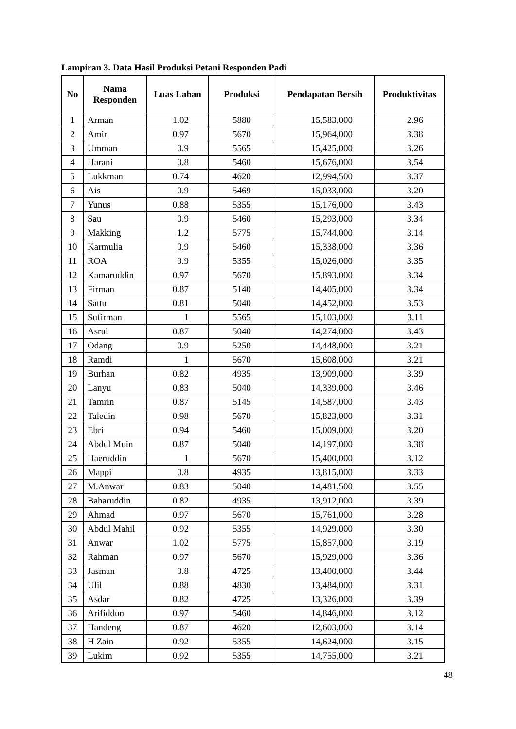Lampiran 3. Data Hasil Produksi Petani Responden Padi
| No | Nama Responden | Luas Lahan | Produksi | Pendapatan Bersih | Produktivitas |
| --- | --- | --- | --- | --- | --- |
| 1 | Arman | 1.02 | 5880 | 15,583,000 | 2.96 |
| 2 | Amir | 0.97 | 5670 | 15,964,000 | 3.38 |
| 3 | Umman | 0.9 | 5565 | 15,425,000 | 3.26 |
| 4 | Harani | 0.8 | 5460 | 15,676,000 | 3.54 |
| 5 | Lukkman | 0.74 | 4620 | 12,994,500 | 3.37 |
| 6 | Ais | 0.9 | 5469 | 15,033,000 | 3.20 |
| 7 | Yunus | 0.88 | 5355 | 15,176,000 | 3.43 |
| 8 | Sau | 0.9 | 5460 | 15,293,000 | 3.34 |
| 9 | Makking | 1.2 | 5775 | 15,744,000 | 3.14 |
| 10 | Karmulia | 0.9 | 5460 | 15,338,000 | 3.36 |
| 11 | ROA | 0.9 | 5355 | 15,026,000 | 3.35 |
| 12 | Kamaruddin | 0.97 | 5670 | 15,893,000 | 3.34 |
| 13 | Firman | 0.87 | 5140 | 14,405,000 | 3.34 |
| 14 | Sattu | 0.81 | 5040 | 14,452,000 | 3.53 |
| 15 | Sufirman | 1 | 5565 | 15,103,000 | 3.11 |
| 16 | Asrul | 0.87 | 5040 | 14,274,000 | 3.43 |
| 17 | Odang | 0.9 | 5250 | 14,448,000 | 3.21 |
| 18 | Ramdi | 1 | 5670 | 15,608,000 | 3.21 |
| 19 | Burhan | 0.82 | 4935 | 13,909,000 | 3.39 |
| 20 | Lanyu | 0.83 | 5040 | 14,339,000 | 3.46 |
| 21 | Tamrin | 0.87 | 5145 | 14,587,000 | 3.43 |
| 22 | Taledin | 0.98 | 5670 | 15,823,000 | 3.31 |
| 23 | Ebri | 0.94 | 5460 | 15,009,000 | 3.20 |
| 24 | Abdul Muin | 0.87 | 5040 | 14,197,000 | 3.38 |
| 25 | Haeruddin | 1 | 5670 | 15,400,000 | 3.12 |
| 26 | Mappi | 0.8 | 4935 | 13,815,000 | 3.33 |
| 27 | M.Anwar | 0.83 | 5040 | 14,481,500 | 3.55 |
| 28 | Baharuddin | 0.82 | 4935 | 13,912,000 | 3.39 |
| 29 | Ahmad | 0.97 | 5670 | 15,761,000 | 3.28 |
| 30 | Abdul Mahil | 0.92 | 5355 | 14,929,000 | 3.30 |
| 31 | Anwar | 1.02 | 5775 | 15,857,000 | 3.19 |
| 32 | Rahman | 0.97 | 5670 | 15,929,000 | 3.36 |
| 33 | Jasman | 0.8 | 4725 | 13,400,000 | 3.44 |
| 34 | Ulil | 0.88 | 4830 | 13,484,000 | 3.31 |
| 35 | Asdar | 0.82 | 4725 | 13,326,000 | 3.39 |
| 36 | Arifiddun | 0.97 | 5460 | 14,846,000 | 3.12 |
| 37 | Handeng | 0.87 | 4620 | 12,603,000 | 3.14 |
| 38 | H Zain | 0.92 | 5355 | 14,624,000 | 3.15 |
| 39 | Lukim | 0.92 | 5355 | 14,755,000 | 3.21 |
48